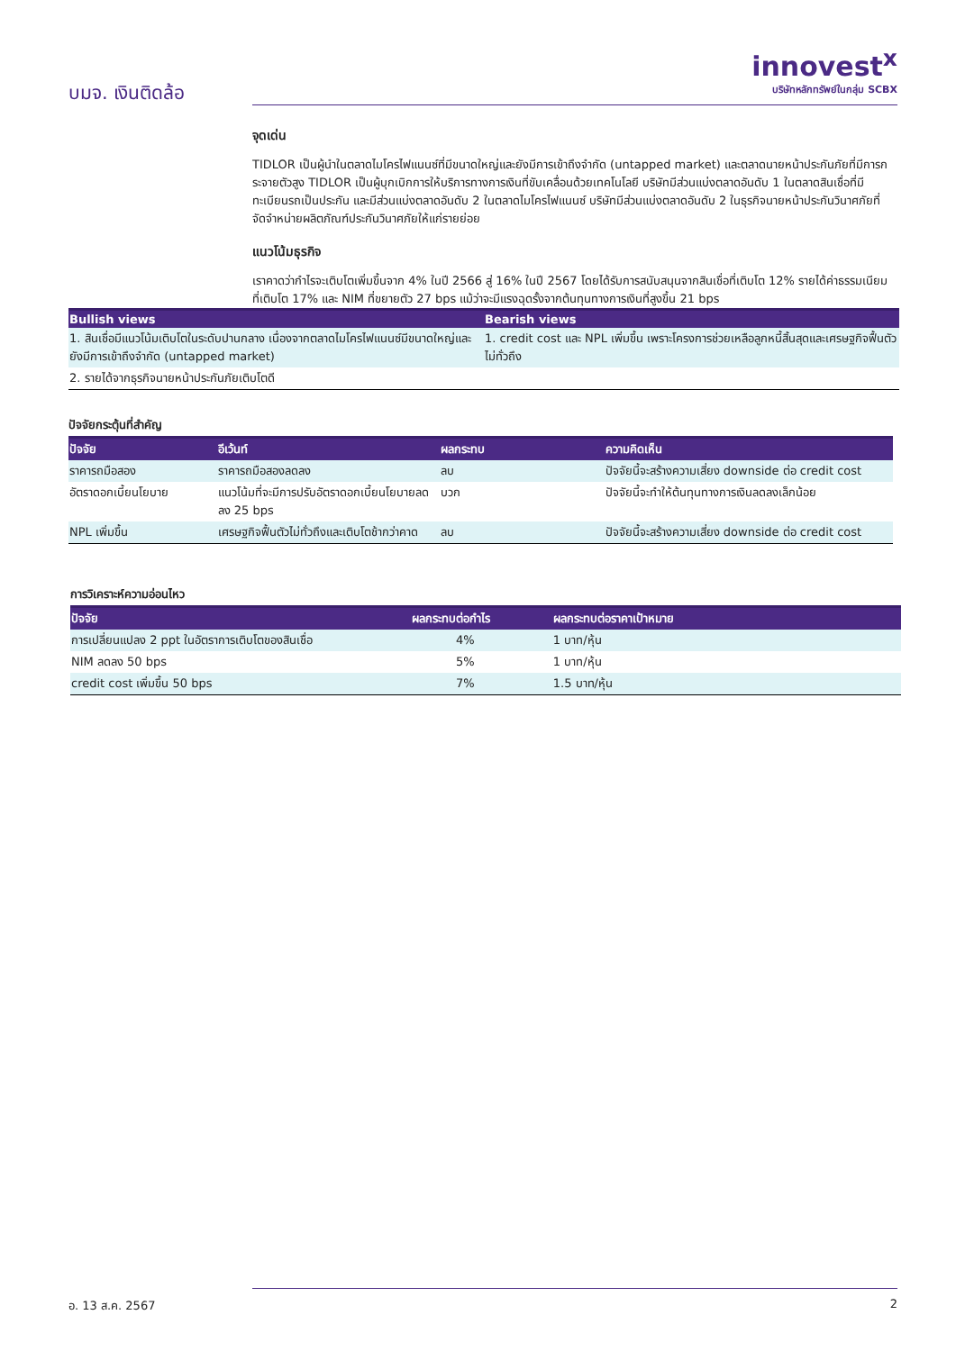บมจ. เงินติดล้อ
innovest<sup>x</sup>
บริษัทหลักทรัพย์ในกลุ่ม SCBX
จุดเด่น
TIDLOR เป็นผู้นำในตลาดไมโครไฟแนนซ์ที่มีขนาดใหญ่และยังมีการเข้าถึงจำกัด (untapped market) และตลาดนายหน้าประกันภัยที่มีการกระจายตัวสูง TIDLOR เป็นผู้บุกเบิกการให้บริการทางการเงินที่ขับเคลื่อนด้วยเทคโนโลยี บริษัทมีส่วนแบ่งตลาดอันดับ 1 ในตลาดสินเชื่อที่มีทะเบียนรถเป็นประกัน และมีส่วนแบ่งตลาดอันดับ 2 ในตลาดไมโครไฟแนนซ์ บริษัทมีส่วนแบ่งตลาดอันดับ 2 ในธุรกิจนายหน้าประกันวินาศภัยที่จัดจำหน่ายผลิตภัณฑ์ประกันวินาศภัยให้แก่รายย่อย
แนวโน้มธุรกิจ
เราคาดว่ากำไรจะเติบโตเพิ่มขึ้นจาก 4% ในปี 2566 สู่ 16% ในปี 2567 โดยได้รับการสนับสนุนจากสินเชื่อที่เติบโต 12% รายได้ค่าธรรมเนียมที่เติบโต 17% และ NIM ที่ขยายตัว 27 bps แม้ว่าจะมีแรงฉุดรั้งจากต้นทุนทางการเงินที่สูงขึ้น 21 bps
| Bullish views | Bearish views |
| --- | --- |
| 1. สินเชื่อมีแนวโน้มเติบโตในระดับปานกลาง เนื่องจากตลาดไมโครไฟแนนซ์มีขนาดใหญ่และยังมีการเข้าถึงจำกัด (untapped market) | 1. credit cost และ NPL เพิ่มขึ้น เพราะโครงการช่วยเหลือลูกหนี้สิ้นสุดและเศรษฐกิจฟื้นตัวไม่ทั่วถึง |
| 2. รายได้จากธุรกิจนายหน้าประกันภัยเติบโตดี | |
ปัจจัยกระตุ้นที่สำคัญ
| ปัจจัย | อีเว้นท์ | ผลกระทบ | ความคิดเห็น |
| --- | --- | --- | --- |
| ราคารถมือสอง | ราคารถมือสองลดลง | ลบ | ปัจจัยนี้จะสร้างความเสี่ยง downside ต่อ credit cost |
| อัตราดอกเบี้ยนโยบาย | แนวโน้มที่จะมีการปรับอัตราดอกเบี้ยนโยบายลดลง 25 bps | บวก | ปัจจัยนี้จะทำให้ต้นทุนทางการเงินลดลงเล็กน้อย |
| NPL เพิ่มขึ้น | เศรษฐกิจฟื้นตัวไม่ทั่วถึงและเติบโตช้ากว่าคาด | ลบ | ปัจจัยนี้จะสร้างความเสี่ยง downside ต่อ credit cost |
การวิเคราะห์ความอ่อนไหว
| ปัจจัย | ผลกระทบต่อกำไร | ผลกระทบต่อราคาเป้าหมาย |
| --- | --- | --- |
| การเปลี่ยนแปลง 2 ppt ในอัตราการเติบโตของสินเชื่อ | 4% | 1 บาท/หุ้น |
| NIM ลดลง 50 bps | 5% | 1 บาท/หุ้น |
| credit cost เพิ่มขึ้น 50 bps | 7% | 1.5 บาท/หุ้น |
อ. 13 ส.ค. 2567 2